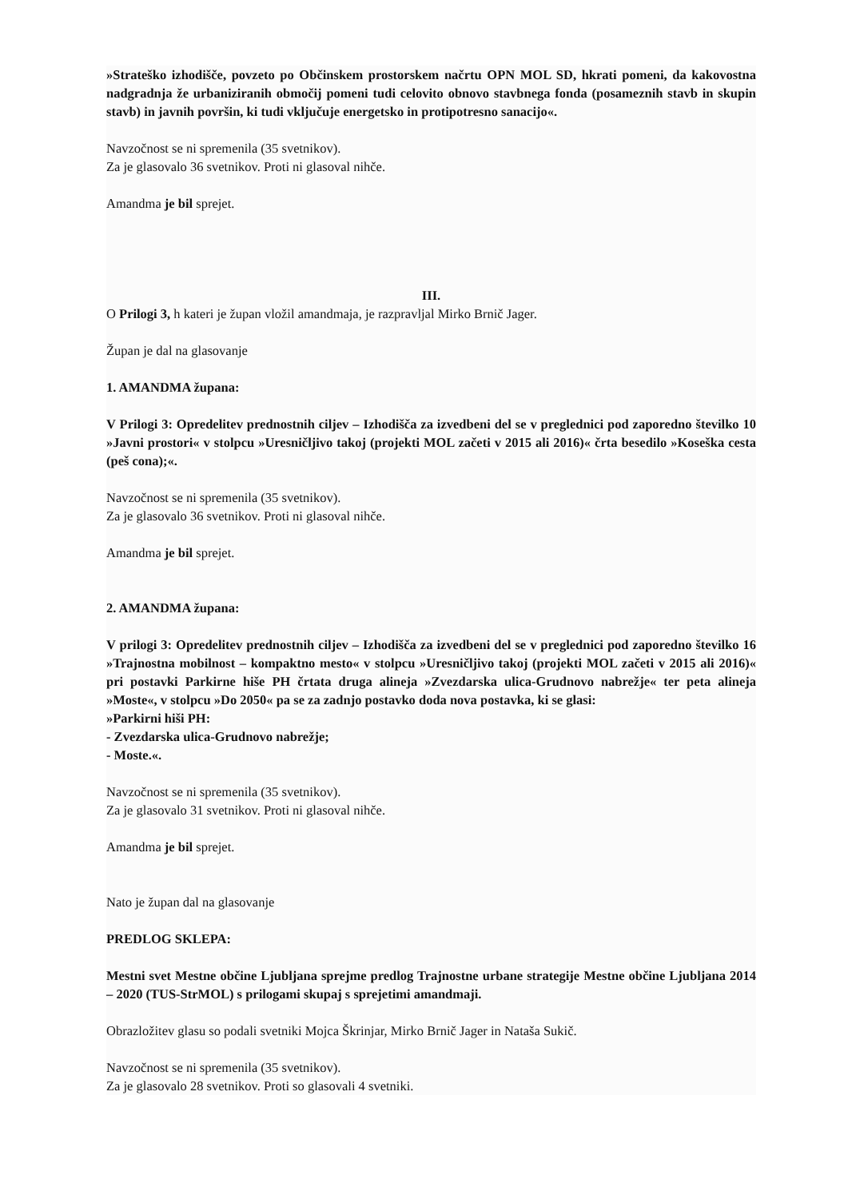»Strateško izhodišče, povzeto po Občinskem prostorskem načrtu OPN MOL SD, hkrati pomeni, da kakovostna nadgradnja že urbaniziranih območij pomeni tudi celovito obnovo stavbnega fonda (posameznih stavb in skupin stavb) in javnih površin, ki tudi vključuje energetsko in protipotresno sanacijo«.
Navzočnost se ni spremenila (35 svetnikov).
Za je glasovalo 36 svetnikov. Proti ni glasoval nihče.
Amandma je bil sprejet.
III.
O Prilogi 3, h kateri je župan vložil amandmaja, je razpravljal Mirko Brnič Jager.
Župan je dal na glasovanje
1. AMANDMA župana:
V Prilogi 3: Opredelitev prednostnih ciljev – Izhodišča za izvedbeni del se v preglednici pod zaporedno številko 10 »Javni prostori« v stolpcu »Uresničljivo takoj (projekti MOL začeti v 2015 ali 2016)« črta besedilo »Koseška cesta (peš cona);«.
Navzočnost se ni spremenila (35 svetnikov).
Za je glasovalo 36 svetnikov. Proti ni glasoval nihče.
Amandma je bil sprejet.
2. AMANDMA župana:
V prilogi 3: Opredelitev prednostnih ciljev – Izhodišča za izvedbeni del se v preglednici pod zaporedno številko 16 »Trajnostna mobilnost – kompaktno mesto« v stolpcu »Uresničljivo takoj (projekti MOL začeti v 2015 ali 2016)« pri postavki Parkirne hiše PH črtata druga alineja »Zvezdarska ulica-Grudnovo nabrežje« ter peta alineja »Moste«, v stolpcu »Do 2050« pa se za zadnjo postavko doda nova postavka, ki se glasi:
»Parkirni hiši PH:
- Zvezdarska ulica-Grudnovo nabrežje;
- Moste.«.
Navzočnost se ni spremenila (35 svetnikov).
Za je glasovalo 31 svetnikov. Proti ni glasoval nihče.
Amandma je bil sprejet.
Nato je župan dal na glasovanje
PREDLOG SKLEPA:
Mestni svet Mestne občine Ljubljana sprejme predlog Trajnostne urbane strategije Mestne občine Ljubljana 2014 – 2020 (TUS-StrMOL) s prilogami skupaj s sprejetimi amandmaji.
Obrazložitev glasu so podali svetniki Mojca Škrinjar, Mirko Brnič Jager in Nataša Sukič.
Navzočnost se ni spremenila (35 svetnikov).
Za je glasovalo 28 svetnikov. Proti so glasovali 4 svetniki.